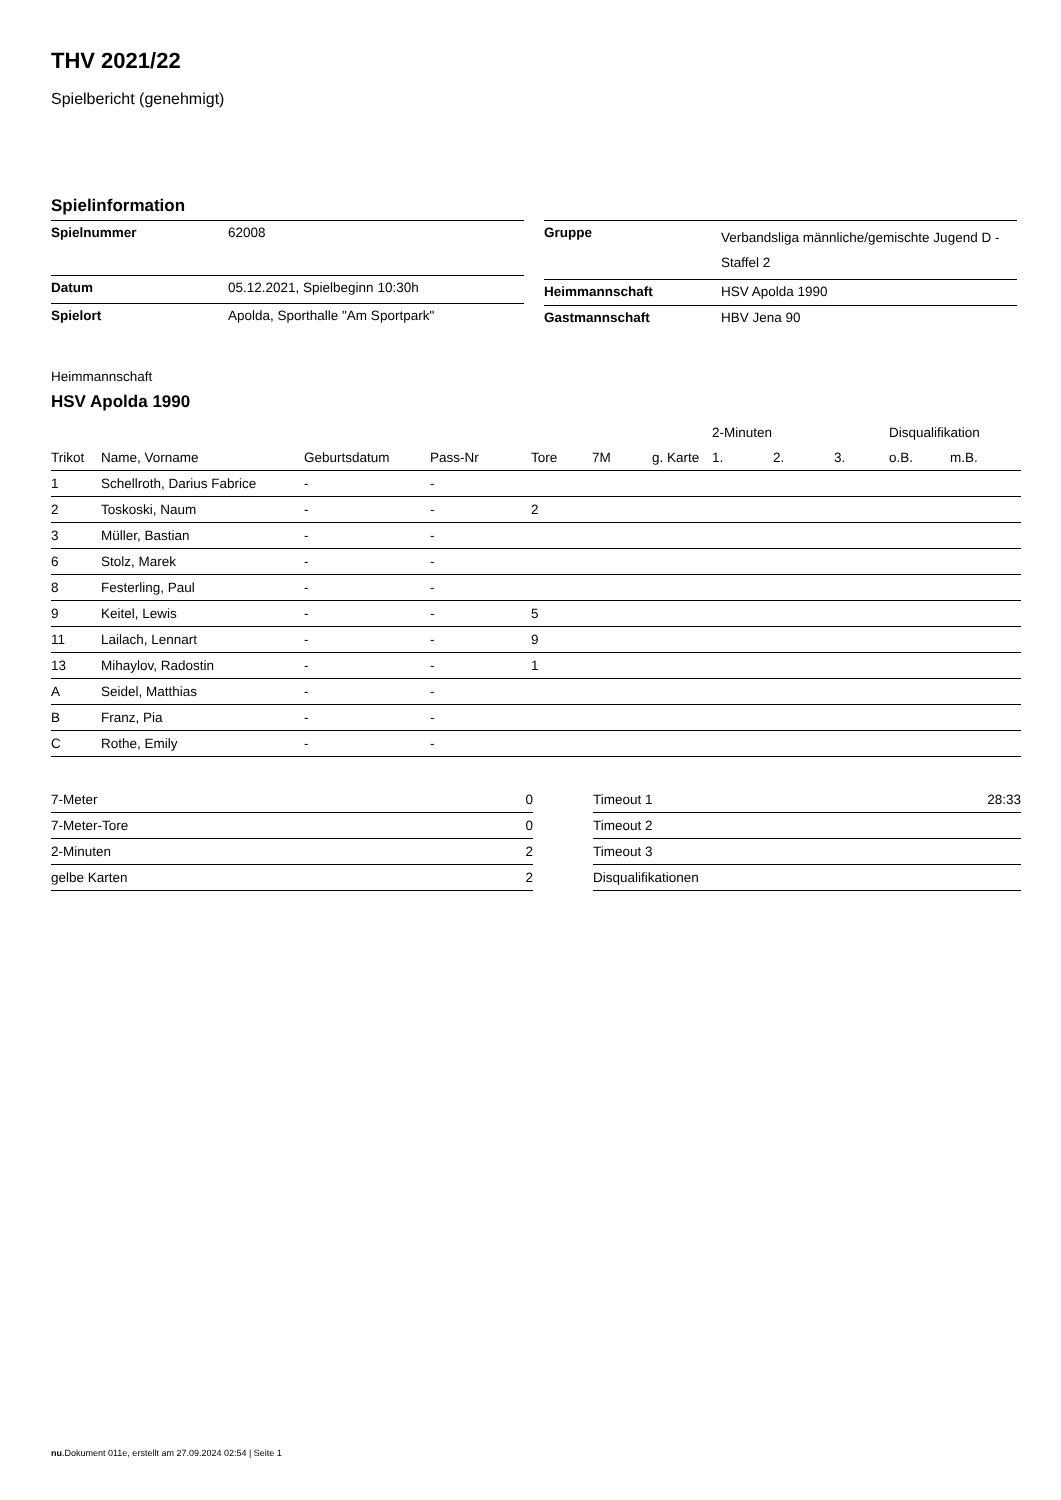THV 2021/22
Spielbericht (genehmigt)
Spielinformation
| Spielnummer | 62008 |
| Datum | 05.12.2021, Spielbeginn 10:30h |
| Spielort | Apolda, Sporthalle "Am Sportpark" |
| Gruppe | Verbandsliga männliche/gemischte Jugend D - Staffel 2 |
| Heimmannschaft | HSV Apolda 1990 |
| Gastmannschaft | HBV Jena 90 |
Heimmannschaft
HSV Apolda 1990
| | | | | | | | 2-Minuten | | | Disqualifikation | |
| --- | --- | --- | --- | --- | --- | --- | --- | --- | --- | --- | --- |
| Trikot | Name, Vorname | Geburtsdatum | Pass-Nr | Tore | 7M | g. Karte | 1. | 2. | 3. | o.B. | m.B. |
| 1 | Schellroth, Darius Fabrice | - | - | | | | | | | | |
| 2 | Toskoski, Naum | - | - | 2 | | | | | | | |
| 3 | Müller, Bastian | - | - | | | | | | | | |
| 6 | Stolz, Marek | - | - | | | | | | | | |
| 8 | Festerling, Paul | - | - | | | | | | | | |
| 9 | Keitel, Lewis | - | - | 5 | | | | | | | |
| 11 | Lailach, Lennart | - | - | 9 | | | | | | | |
| 13 | Mihaylov, Radostin | - | - | 1 | | | | | | | |
| A | Seidel, Matthias | - | - | | | | | | | | |
| B | Franz, Pia | - | - | | | | | | | | |
| C | Rothe, Emily | - | - | | | | | | | | |
| 7-Meter | 0 |
| 7-Meter-Tore | 0 |
| 2-Minuten | 2 |
| gelbe Karten | 2 |
| Timeout 1 | 28:33 |
| Timeout 2 | |
| Timeout 3 | |
| Disqualifikationen | |
nu.Dokument 011e, erstellt am 27.09.2024 02:54 | Seite 1